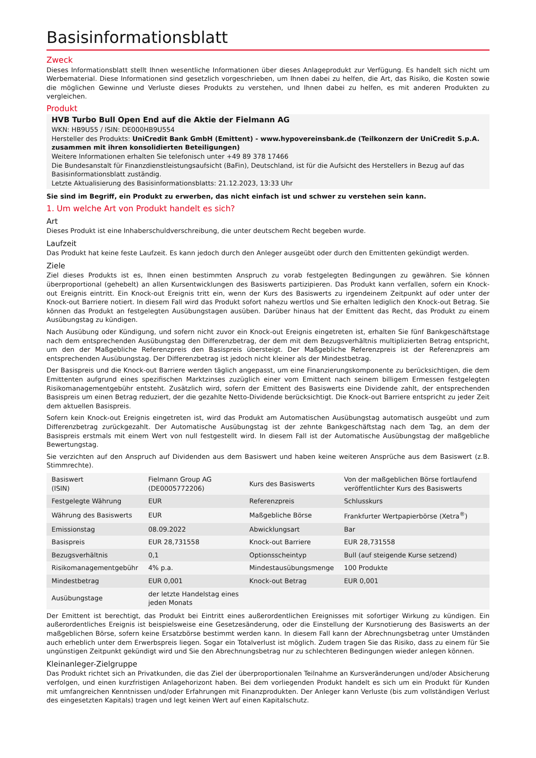Basisinformationsblatt
Zweck
Dieses Informationsblatt stellt Ihnen wesentliche Informationen über dieses Anlageprodukt zur Verfügung. Es handelt sich nicht um Werbematerial. Diese Informationen sind gesetzlich vorgeschrieben, um Ihnen dabei zu helfen, die Art, das Risiko, die Kosten sowie die möglichen Gewinne und Verluste dieses Produkts zu verstehen, und Ihnen dabei zu helfen, es mit anderen Produkten zu vergleichen.
Produkt
HVB Turbo Bull Open End auf die Aktie der Fielmann AG
WKN: HB9U55 / ISIN: DE000HB9U554
Hersteller des Produkts: UniCredit Bank GmbH (Emittent) - www.hypovereinsbank.de (Teilkonzern der UniCredit S.p.A. zusammen mit ihren konsolidierten Beteiligungen)
Weitere Informationen erhalten Sie telefonisch unter +49 89 378 17466
Die Bundesanstalt für Finanzdienstleistungsaufsicht (BaFin), Deutschland, ist für die Aufsicht des Herstellers in Bezug auf das Basisinformationsblatt zuständig.
Letzte Aktualisierung des Basisinformationsblatts: 21.12.2023, 13:33 Uhr
Sie sind im Begriff, ein Produkt zu erwerben, das nicht einfach ist und schwer zu verstehen sein kann.
1. Um welche Art von Produkt handelt es sich?
Art
Dieses Produkt ist eine Inhaberschuldverschreibung, die unter deutschem Recht begeben wurde.
Laufzeit
Das Produkt hat keine feste Laufzeit. Es kann jedoch durch den Anleger ausgeübt oder durch den Emittenten gekündigt werden.
Ziele
Ziel dieses Produkts ist es, Ihnen einen bestimmten Anspruch zu vorab festgelegten Bedingungen zu gewähren. Sie können überproportional (gehebelt) an allen Kursentwicklungen des Basiswerts partizipieren. Das Produkt kann verfallen, sofern ein Knock-out Ereignis eintritt. Ein Knock-out Ereignis tritt ein, wenn der Kurs des Basiswerts zu irgendeinem Zeitpunkt auf oder unter der Knock-out Barriere notiert. In diesem Fall wird das Produkt sofort nahezu wertlos und Sie erhalten lediglich den Knock-out Betrag. Sie können das Produkt an festgelegten Ausübungstagen ausüben. Darüber hinaus hat der Emittent das Recht, das Produkt zu einem Ausübungstag zu kündigen.
Nach Ausübung oder Kündigung, und sofern nicht zuvor ein Knock-out Ereignis eingetreten ist, erhalten Sie fünf Bankgeschäftstage nach dem entsprechenden Ausübungstag den Differenzbetrag, der dem mit dem Bezugsverhältnis multiplizierten Betrag entspricht, um den der Maßgebliche Referenzpreis den Basispreis übersteigt. Der Maßgebliche Referenzpreis ist der Referenzpreis am entsprechenden Ausübungstag. Der Differenzbetrag ist jedoch nicht kleiner als der Mindestbetrag.
Der Basispreis und die Knock-out Barriere werden täglich angepasst, um eine Finanzierungskomponente zu berücksichtigen, die dem Emittenten aufgrund eines spezifischen Marktzinses zuzüglich einer vom Emittent nach seinem billigem Ermessen festgelegten Risikomanagementgebühr entsteht. Zusätzlich wird, sofern der Emittent des Basiswerts eine Dividende zahlt, der entsprechenden Basispreis um einen Betrag reduziert, der die gezahlte Netto-Dividende berücksichtigt. Die Knock-out Barriere entspricht zu jeder Zeit dem aktuellen Basispreis.
Sofern kein Knock-out Ereignis eingetreten ist, wird das Produkt am Automatischen Ausübungstag automatisch ausgeübt und zum Differenzbetrag zurückgezahlt. Der Automatische Ausübungstag ist der zehnte Bankgeschäftstag nach dem Tag, an dem der Basispreis erstmals mit einem Wert von null festgestellt wird. In diesem Fall ist der Automatische Ausübungstag der maßgebliche Bewertungstag.
Sie verzichten auf den Anspruch auf Dividenden aus dem Basiswert und haben keine weiteren Ansprüche aus dem Basiswert (z.B. Stimmrechte).
| Basiswert (ISIN) | Fielmann Group AG (DE0005772206) | Kurs des Basiswerts | Von der maßgeblichen Börse fortlaufend veröffentlichter Kurs des Basiswerts |
| Festgelegte Währung | EUR | Referenzpreis | Schlusskurs |
| Währung des Basiswerts | EUR | Maßgebliche Börse | Frankfurter Wertpapierbörse (Xetra<sup>®</sup>) |
| Emissionstag | 08.09.2022 | Abwicklungsart | Bar |
| Basispreis | EUR 28,731558 | Knock-out Barriere | EUR 28,731558 |
| Bezugsverhältnis | 0,1 | Optionsscheintyp | Bull (auf steigende Kurse setzend) |
| Risikomanagementgebühr | 4% p.a. | Mindestausübungsmenge | 100 Produkte |
| Mindestbetrag | EUR 0,001 | Knock-out Betrag | EUR 0,001 |
| Ausübungstage | der letzte Handelstag eines jeden Monats | | |
Der Emittent ist berechtigt, das Produkt bei Eintritt eines außerordentlichen Ereignisses mit sofortiger Wirkung zu kündigen. Ein außerordentliches Ereignis ist beispielsweise eine Gesetzesänderung, oder die Einstellung der Kursnotierung des Basiswerts an der maßgeblichen Börse, sofern keine Ersatzbörse bestimmt werden kann. In diesem Fall kann der Abrechnungsbetrag unter Umständen auch erheblich unter dem Erwerbspreis liegen. Sogar ein Totalverlust ist möglich. Zudem tragen Sie das Risiko, dass zu einem für Sie ungünstigen Zeitpunkt gekündigt wird und Sie den Abrechnungsbetrag nur zu schlechteren Bedingungen wieder anlegen können.
Kleinanleger-Zielgruppe
Das Produkt richtet sich an Privatkunden, die das Ziel der überproportionalen Teilnahme an Kursveränderungen und/oder Absicherung verfolgen, und einen kurzfristigen Anlagehorizont haben. Bei dem vorliegenden Produkt handelt es sich um ein Produkt für Kunden mit umfangreichen Kenntnissen und/oder Erfahrungen mit Finanzprodukten. Der Anleger kann Verluste (bis zum vollständigen Verlust des eingesetzten Kapitals) tragen und legt keinen Wert auf einen Kapitalschutz.